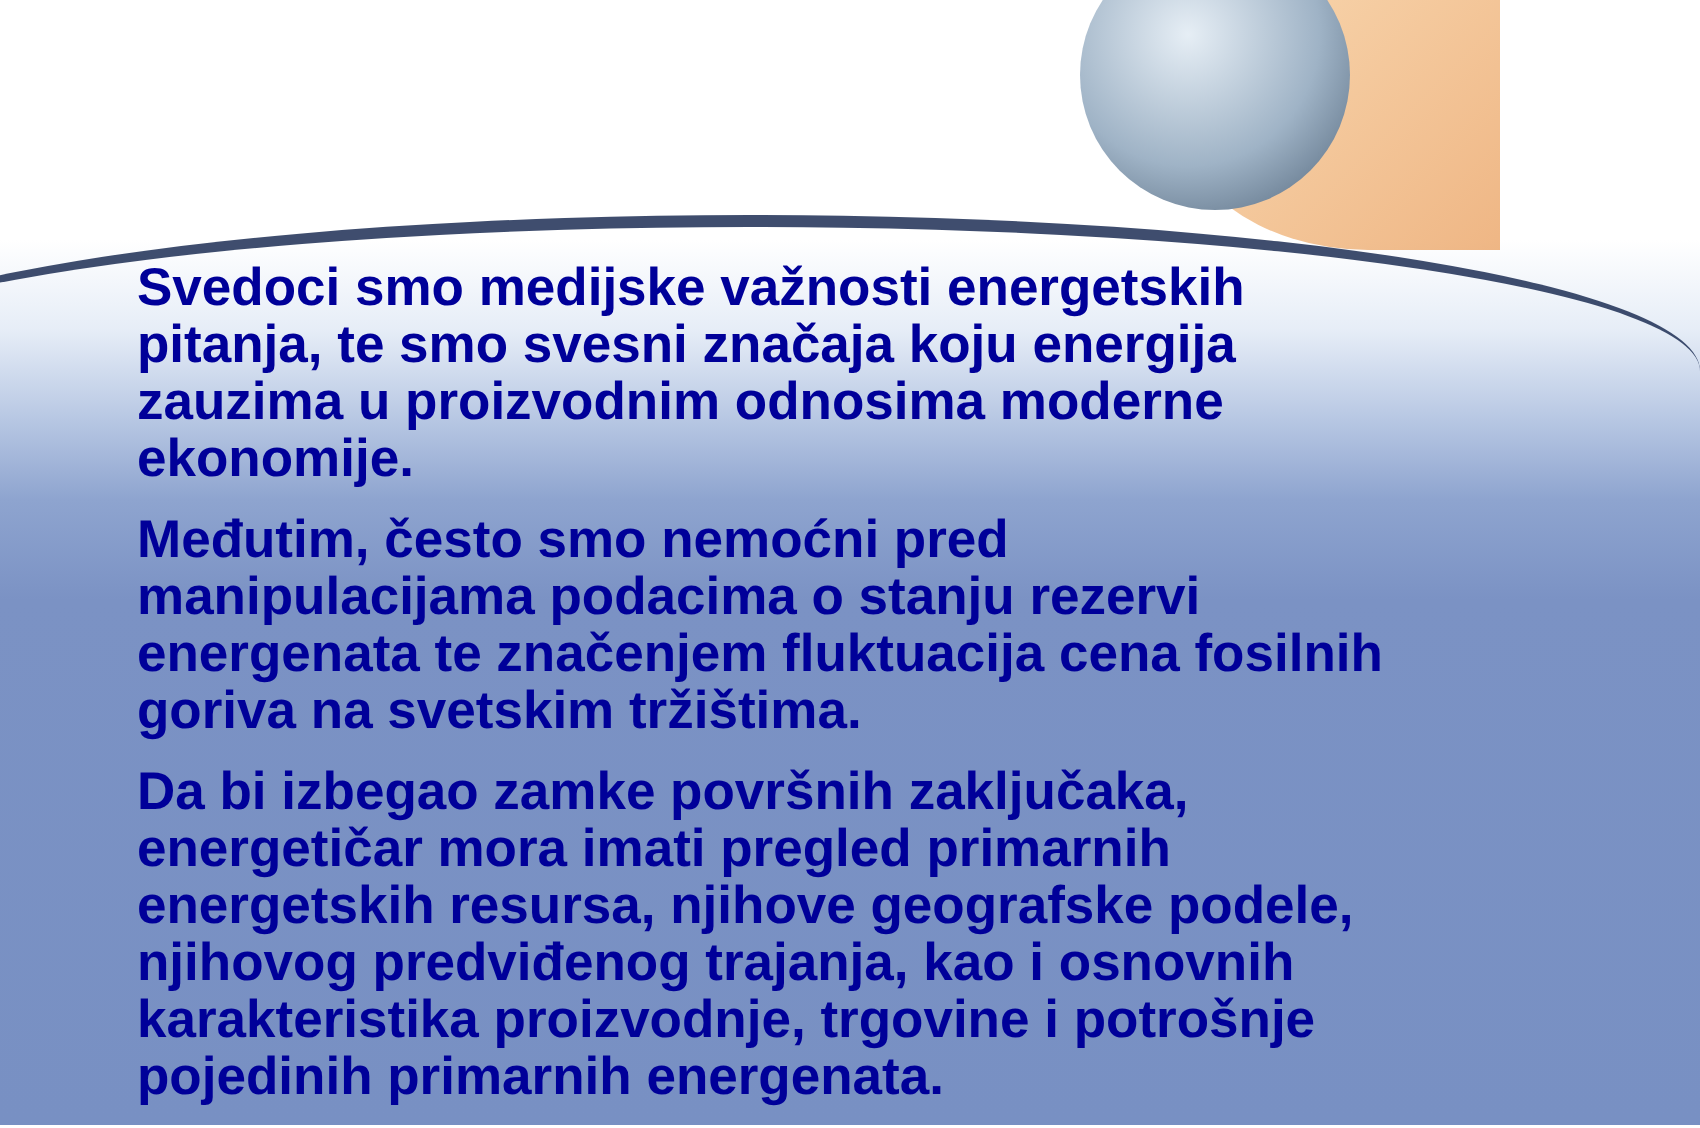Svedoci smo medijske važnosti energetskih pitanja, te smo svesni značaja koju energija zauzima u proizvodnim odnosima moderne ekonomije.
Međutim, često smo nemoćni pred manipulacijama podacima o stanju rezervi energenata te značenjem fluktuacija cena fosilnih goriva na svetskim tržištima.
Da bi izbegao zamke površnih zaključaka, energetičar mora imati pregled primarnih energetskih resursa, njihove geografske podele, njihovog predviđenog trajanja, kao i osnovnih karakteristika proizvodnje, trgovine i potrošnje pojedinih primarnih energenata.